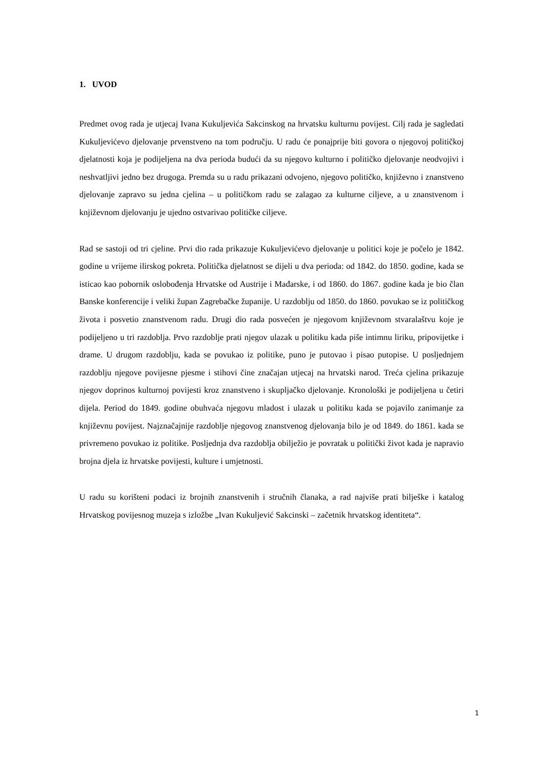1. UVOD
Predmet ovog rada je utjecaj Ivana Kukuljevića Sakcinskog na hrvatsku kulturnu povijest. Cilj rada je sagledati Kukuljevićevo djelovanje prvenstveno na tom području. U radu će ponajprije biti govora o njegovoj političkoj djelatnosti koja je podijeljena na dva perioda budući da su njegovo kulturno i političko djelovanje neodvojivi i neshvatljivi jedno bez drugoga. Premda su u radu prikazani odvojeno, njegovo političko, književno i znanstveno djelovanje zapravo su jedna cjelina – u političkom radu se zalagao za kulturne ciljeve, a u znanstvenom i književnom djelovanju je ujedno ostvarivao političke ciljeve.
Rad se sastoji od tri cjeline. Prvi dio rada prikazuje Kukuljevićevo djelovanje u politici koje je počelo je 1842. godine u vrijeme ilirskog pokreta. Politička djelatnost se dijeli u dva perioda: od 1842. do 1850. godine, kada se isticao kao pobornik oslobođenja Hrvatske od Austrije i Mađarske, i od 1860. do 1867. godine kada je bio član Banske konferencije i veliki župan Zagrebačke županije. U razdoblju od 1850. do 1860. povukao se iz političkog života i posvetio znanstvenom radu. Drugi dio rada posvećen je njegovom književnom stvaralaštvu koje je podijeljeno u tri razdoblja. Prvo razdoblje prati njegov ulazak u politiku kada piše intimnu liriku, pripovijetke i drame. U drugom razdoblju, kada se povukao iz politike, puno je putovao i pisao putopise. U posljednjem razdoblju njegove povijesne pjesme i stihovi čine značajan utjecaj na hrvatski narod. Treća cjelina prikazuje njegov doprinos kulturnoj povijesti kroz znanstveno i skupljačko djelovanje. Kronološki je podijeljena u četiri dijela. Period do 1849. godine obuhvaća njegovu mladost i ulazak u politiku kada se pojavilo zanimanje za književnu povijest. Najznačajnije razdoblje njegovog znanstvenog djelovanja bilo je od 1849. do 1861. kada se privremeno povukao iz politike. Posljednja dva razdoblja obilježio je povratak u politički život kada je napravio brojna djela iz hrvatske povijesti, kulture i umjetnosti.
U radu su korišteni podaci iz brojnih znanstvenih i stručnih članaka, a rad najviše prati bilješke i katalog Hrvatskog povijesnog muzeja s izložbe „Ivan Kukuljević Sakcinski – začetnik hrvatskog identiteta“.
1